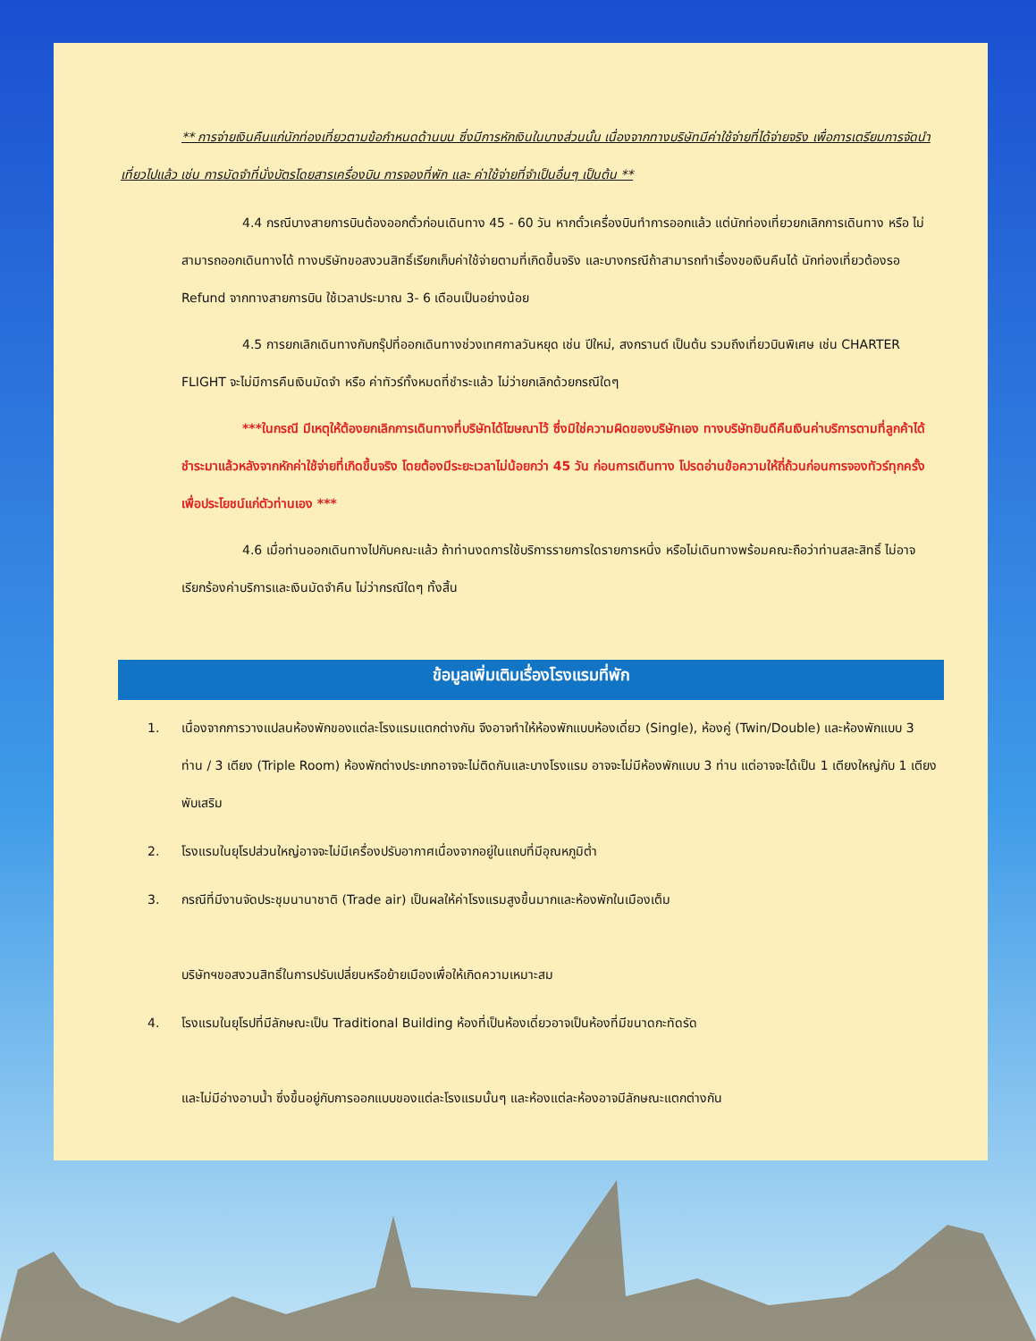** การจ่ายเงินคืนแก่นักท่องเที่ยวตามข้อกำหนดด้านบน ซึ่งมีการหักเงินในบางส่วนนั้น เนื่องจากทางบริษัทมีค่าใช้จ่ายที่ได้จ่ายจริง เพื่อการเตรียมการจัดนำเที่ยวไปแล้ว เช่น การมัดจำที่นั่งบัตรโดยสารเครื่องบิน การจองที่พัก และ ค่าใช้จ่ายที่จำเป็นอื่นๆ เป็นต้น **
4.4 กรณีบางสายการบินต้องออกตั๋วก่อนเดินทาง 45 - 60 วัน หากตั๋วเครื่องบินทำการออกแล้ว แต่นักท่องเที่ยวยกเลิกการเดินทาง หรือ ไม่สามารถออกเดินทางได้ ทางบริษัทขอสงวนสิทธิ์เรียกเก็บค่าใช้จ่ายตามที่เกิดขึ้นจริง และบางกรณีถ้าสามารถทำเรื่องขอเงินคืนได้ นักท่องเที่ยวต้องรอ Refund จากทางสายการบิน ใช้เวลาประมาณ 3- 6 เดือนเป็นอย่างน้อย
4.5 การยกเลิกเดินทางกับกรุ๊ปที่ออกเดินทางช่วงเทศกาลวันหยุด เช่น ปีใหม่, สงกรานต์ เป็นต้น รวมถึงเที่ยวบินพิเศษ เช่น CHARTER FLIGHT จะไม่มีการคืนเงินมัดจำ หรือ ค่าทัวร์ทั้งหมดที่ชำระแล้ว ไม่ว่ายกเลิกด้วยกรณีใดๆ
***ในกรณี มีเหตุให้ต้องยกเลิกการเดินทางที่บริษัทได้โฆษณาไว้ ซึ่งมิใช่ความผิดของบริษัทเอง ทางบริษัทยินดีคืนเงินค่าบริการตามที่ลูกค้าได้ชำระมาแล้วหลังจากหักค่าใช้จ่ายที่เกิดขึ้นจริง โดยต้องมีระยะเวลาไม่น้อยกว่า 45 วัน ก่อนการเดินทาง โปรดอ่านข้อความให้ถี่ถ้วนก่อนการจองทัวร์ทุกครั้ง เพื่อประโยชน์แก่ตัวท่านเอง ***
4.6 เมื่อท่านออกเดินทางไปกับคณะแล้ว ถ้าท่านงดการใช้บริการรายการใดรายการหนึ่ง หรือไม่เดินทางพร้อมคณะถือว่าท่านสละสิทธิ์ ไม่อาจเรียกร้องค่าบริการและเงินมัดจำคืน ไม่ว่ากรณีใดๆ ทั้งสิ้น
ข้อมูลเพิ่มเติมเรื่องโรงแรมที่พัก
1. เนื่องจากการวางแปลนห้องพักของแต่ละโรงแรมแตกต่างกัน จึงอาจทำให้ห้องพักแบบห้องเดี่ยว (Single), ห้องคู่ (Twin/Double) และห้องพักแบบ 3 ท่าน / 3 เตียง (Triple Room) ห้องพักต่างประเภทอาจจะไม่ติดกันและบางโรงแรม อาจจะไม่มีห้องพักแบบ 3 ท่าน แต่อาจจะได้เป็น 1 เตียงใหญ่กับ 1 เตียงพับเสริม
2. โรงแรมในยุโรปส่วนใหญ่อาจจะไม่มีเครื่องปรับอากาศเนื่องจากอยู่ในแถบที่มีอุณหภูมิต่ำ
3. กรณีที่มีงานจัดประชุมนานาชาติ (Trade air) เป็นผลให้ค่าโรงแรมสูงขึ้นมากและห้องพักในเมืองเต็ม
บริษัทฯขอสงวนสิทธิ์ในการปรับเปลี่ยนหรือย้ายเมืองเพื่อให้เกิดความเหมาะสม
4. โรงแรมในยุโรปที่มีลักษณะเป็น Traditional Building ห้องที่เป็นห้องเดี่ยวอาจเป็นห้องที่มีขนาดกะทัดรัด
และไม่มีอ่างอาบน้ำ ซึ่งขึ้นอยู่กับการออกแบบของแต่ละโรงแรมนั้นๆ และห้องแต่ละห้องอาจมีลักษณะแตกต่างกัน